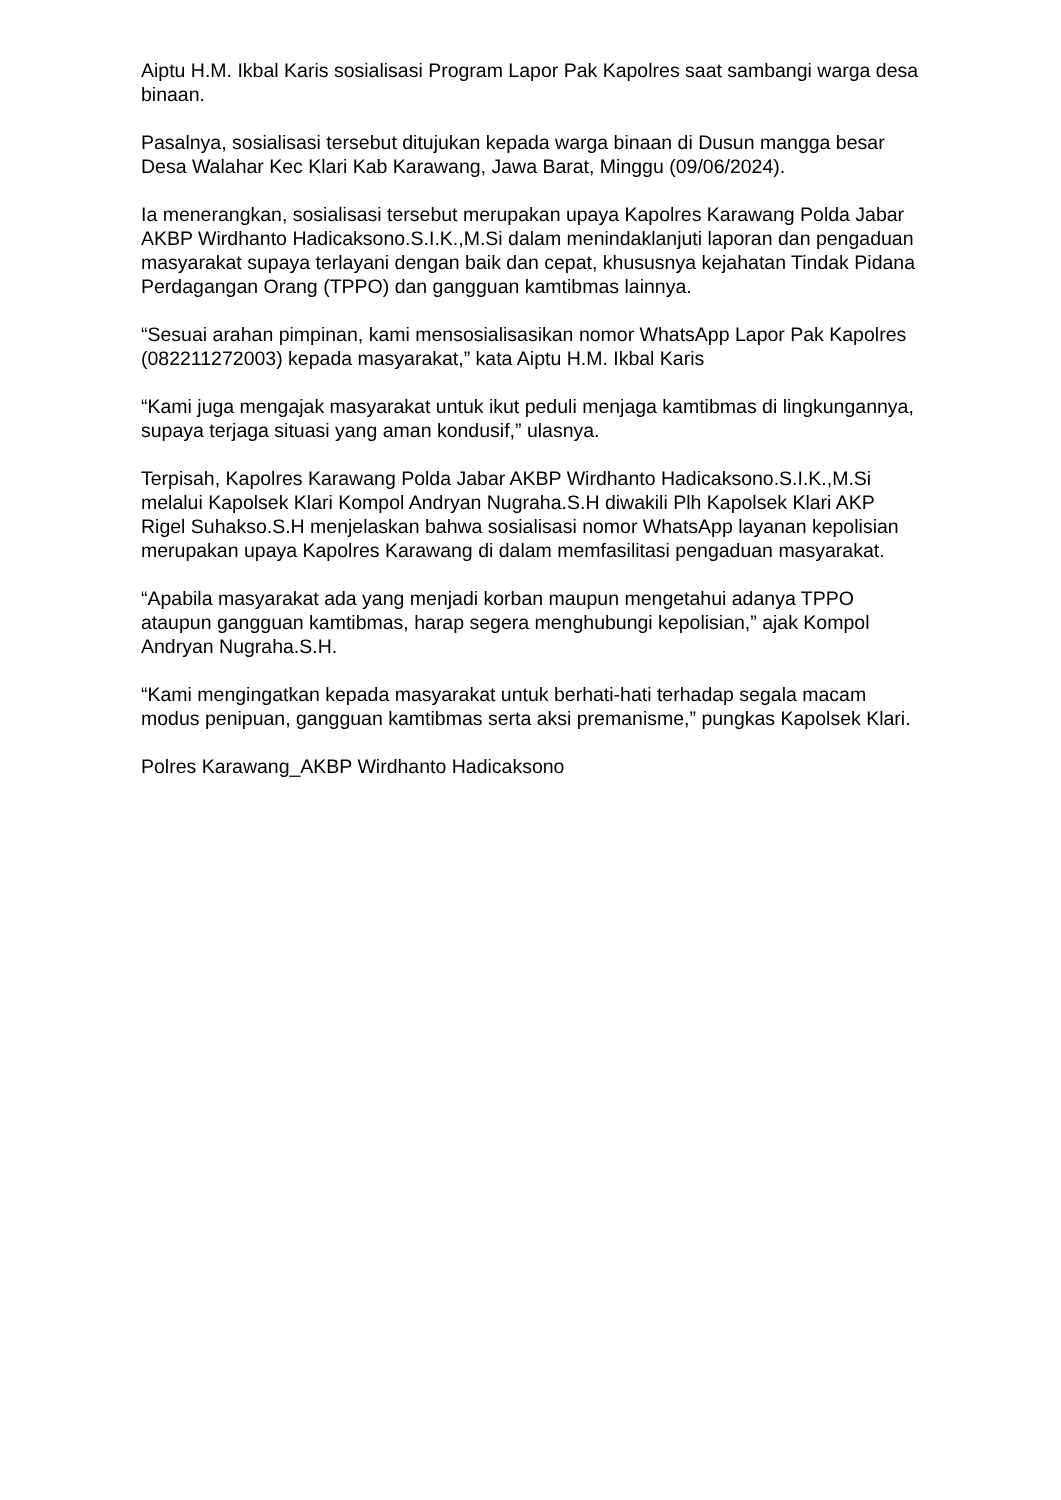Aiptu H.M. Ikbal Karis sosialisasi Program Lapor Pak Kapolres saat sambangi warga desa binaan.
Pasalnya, sosialisasi tersebut ditujukan kepada warga binaan di Dusun mangga besar Desa Walahar Kec Klari Kab Karawang, Jawa Barat, Minggu (09/06/2024).
Ia menerangkan, sosialisasi tersebut merupakan upaya Kapolres Karawang Polda Jabar AKBP Wirdhanto Hadicaksono.S.I.K.,M.Si dalam menindaklanjuti laporan dan pengaduan masyarakat supaya terlayani dengan baik dan cepat, khususnya kejahatan Tindak Pidana Perdagangan Orang (TPPO) dan gangguan kamtibmas lainnya.
“Sesuai arahan pimpinan, kami mensosialisasikan nomor WhatsApp Lapor Pak Kapolres (082211272003) kepada masyarakat,” kata Aiptu H.M. Ikbal Karis
“Kami juga mengajak masyarakat untuk ikut peduli menjaga kamtibmas di lingkungannya, supaya terjaga situasi yang aman kondusif,” ulasnya.
Terpisah, Kapolres Karawang Polda Jabar AKBP Wirdhanto Hadicaksono.S.I.K.,M.Si melalui Kapolsek Klari Kompol Andryan Nugraha.S.H diwakili Plh Kapolsek Klari AKP Rigel Suhakso.S.H menjelaskan bahwa sosialisasi nomor WhatsApp layanan kepolisian merupakan upaya Kapolres Karawang di dalam memfasilitasi pengaduan masyarakat.
“Apabila masyarakat ada yang menjadi korban maupun mengetahui adanya TPPO ataupun gangguan kamtibmas, harap segera menghubungi kepolisian,” ajak Kompol Andryan Nugraha.S.H.
“Kami mengingatkan kepada masyarakat untuk berhati-hati terhadap segala macam modus penipuan, gangguan kamtibmas serta aksi premanisme,” pungkas Kapolsek Klari.
Polres Karawang_AKBP Wirdhanto Hadicaksono